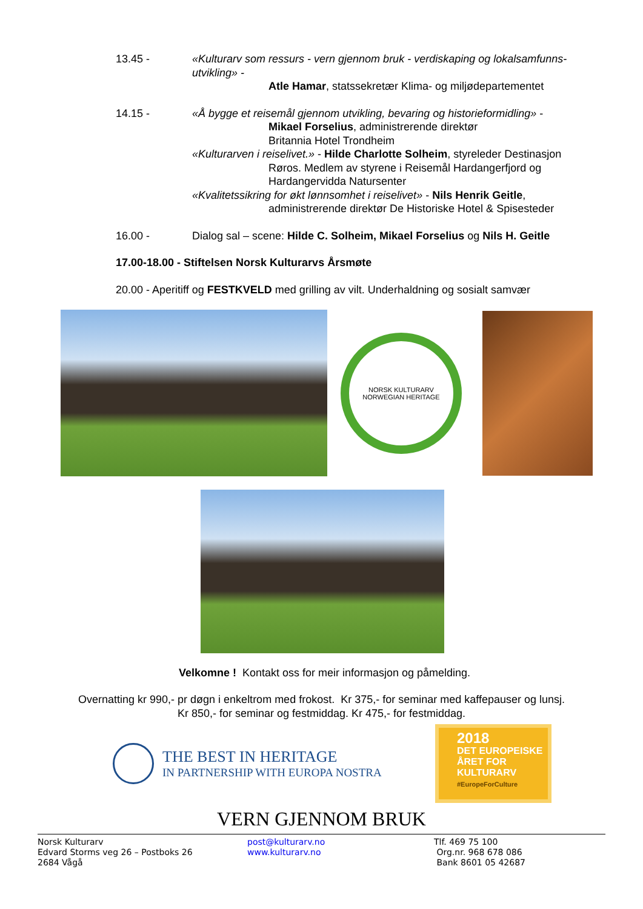13.45 - «Kulturarv som ressurs - vern gjennom bruk - verdiskaping og lokalsamfunns-utvikling» -
Atle Hamar, statssekretær Klima- og miljødepartementet
14.15 - «Å bygge et reisemål gjennom utvikling, bevaring og historieformidling» -
Mikael Forselius, administrerende direktør
Britannia Hotel Trondheim
«Kulturarven i reiselivet.» - Hilde Charlotte Solheim, styreleder Destinasjon
Røros. Medlem av styrene i Reisemål Hardangerfjord og Hardangervidda Natursenter
«Kvalitetssikring for økt lønnsomhet i reiselivet» - Nils Henrik Geitle,
administrerende direktør De Historiske Hotel & Spisesteder
16.00 - Dialog sal – scene: Hilde C. Solheim, Mikael Forselius og Nils H. Geitle
17.00-18.00 - Stiftelsen Norsk Kulturarvs Årsmøte
20.00 - Aperitiff og FESTKVELD med grilling av vilt. Underhaldning og sosialt samvær
NORSK KULTURARV NORWEGIAN HERITAGE
Velkomne ! Kontakt oss for meir informasjon og påmelding.
Overnatting kr 990,- pr døgn i enkeltrom med frokost. Kr 375,- for seminar med kaffepauser og lunsj.
Kr 850,- for seminar og festmiddag. Kr 475,- for festmiddag.
THE BEST IN HERITAGE
IN PARTNERSHIP WITH EUROPA NOSTRA
2018
DET EUROPEISKE
ÅRET FOR
KULTURARV
#EuropeForCulture
VERN GJENNOM BRUK
Norsk Kulturarv
Edvard Storms veg 26 – Postboks 26
2684 Vågå
post@kulturarv.no
www.kulturarv.no
Tlf. 469 75 100
Org.nr. 968 678 086
Bank 8601 05 42687